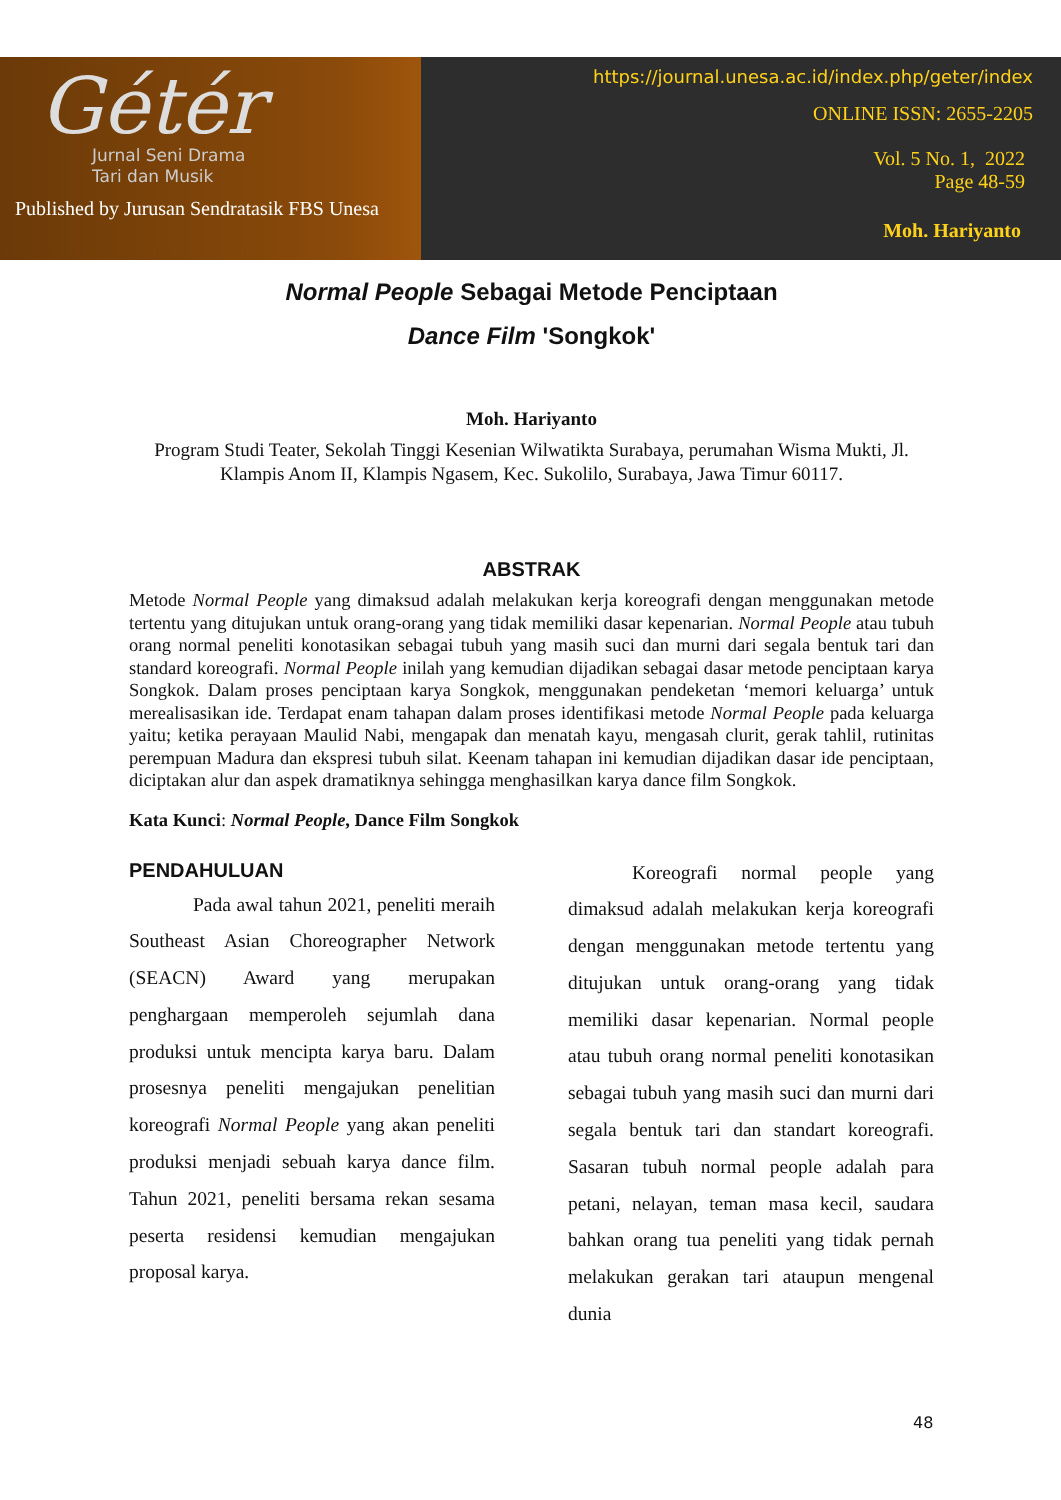Gétér
Jurnal Seni Drama
Tari dan Musik
Published by Jurusan Sendratasik FBS Unesa
https://journal.unesa.ac.id/index.php/geter/index
ONLINE ISSN: 2655-2205
Vol. 5 No. 1, 2022
Page 48-59
Moh. Hariyanto
Normal People Sebagai Metode Penciptaan
Dance Film 'Songkok'
Moh. Hariyanto
Program Studi Teater, Sekolah Tinggi Kesenian Wilwatikta Surabaya, perumahan Wisma Mukti, Jl. Klampis Anom II, Klampis Ngasem, Kec. Sukolilo, Surabaya, Jawa Timur 60117.
ABSTRAK
Metode Normal People yang dimaksud adalah melakukan kerja koreografi dengan menggunakan metode tertentu yang ditujukan untuk orang-orang yang tidak memiliki dasar kepenarian. Normal People atau tubuh orang normal peneliti konotasikan sebagai tubuh yang masih suci dan murni dari segala bentuk tari dan standard koreografi. Normal People inilah yang kemudian dijadikan sebagai dasar metode penciptaan karya Songkok. Dalam proses penciptaan karya Songkok, menggunakan pendeketan ‘memori keluarga’ untuk merealisasikan ide. Terdapat enam tahapan dalam proses identifikasi metode Normal People pada keluarga yaitu; ketika perayaan Maulid Nabi, mengapak dan menatah kayu, mengasah clurit, gerak tahlil, rutinitas perempuan Madura dan ekspresi tubuh silat. Keenam tahapan ini kemudian dijadikan dasar ide penciptaan, diciptakan alur dan aspek dramatiknya sehingga menghasilkan karya dance film Songkok.
Kata Kunci: Normal People, Dance Film Songkok
PENDAHULUAN
Pada awal tahun 2021, peneliti meraih Southeast Asian Choreographer Network (SEACN) Award yang merupakan penghargaan memperoleh sejumlah dana produksi untuk mencipta karya baru. Dalam prosesnya peneliti mengajukan penelitian koreografi Normal People yang akan peneliti produksi menjadi sebuah karya dance film. Tahun 2021, peneliti bersama rekan sesama peserta residensi kemudian mengajukan proposal karya.
Koreografi normal people yang dimaksud adalah melakukan kerja koreografi dengan menggunakan metode tertentu yang ditujukan untuk orang-orang yang tidak memiliki dasar kepenarian. Normal people atau tubuh orang normal peneliti konotasikan sebagai tubuh yang masih suci dan murni dari segala bentuk tari dan standart koreografi. Sasaran tubuh normal people adalah para petani, nelayan, teman masa kecil, saudara bahkan orang tua peneliti yang tidak pernah melakukan gerakan tari ataupun mengenal dunia
48